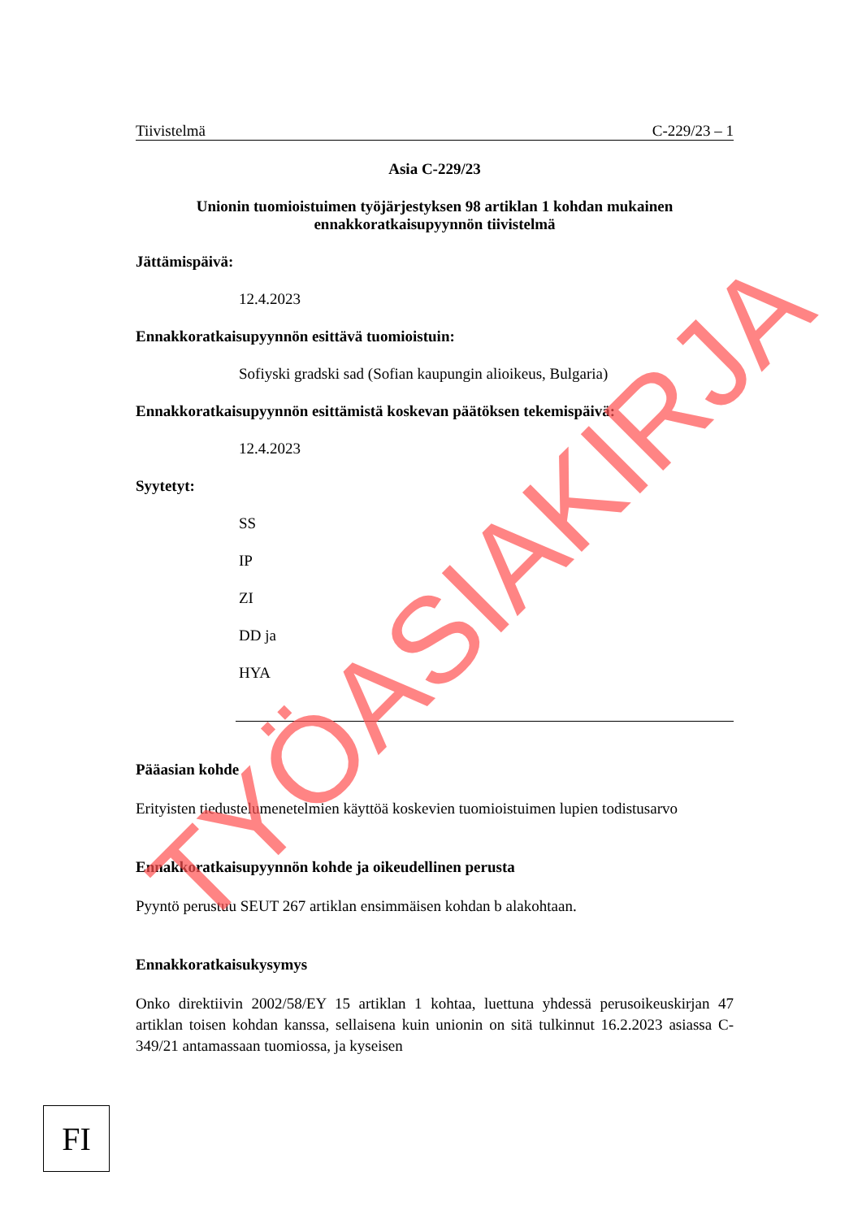Tiivistelmä C-229/23 – 1
Asia C-229/23
Unionin tuomioistuimen työjärjestyksen 98 artiklan 1 kohdan mukainen ennakkoratkaisupyynnön tiivistelmä
Jättämispäivä:
12.4.2023
Ennakkoratkaisupyynnön esittävä tuomioistuin:
Sofiyski gradski sad (Sofian kaupungin alioikeus, Bulgaria)
Ennakkoratkaisupyynnön esittämistä koskevan päätöksen tekemispäivä:
12.4.2023
Syytetyt:
SS
IP
ZI
DD ja
HYA
Pääasian kohde
Erityisten tiedustelumenetelmien käyttöä koskevien tuomioistuimen lupien todistusarvo
Ennakkoratkaisupyynnön kohde ja oikeudellinen perusta
Pyyntö perustuu SEUT 267 artiklan ensimmäisen kohdan b alakohtaan.
Ennakkoratkaisukysymys
Onko direktiivin 2002/58/EY 15 artiklan 1 kohtaa, luettuna yhdessä perusoikeuskirjan 47 artiklan toisen kohdan kanssa, sellaisena kuin unionin on sitä tulkinnut 16.2.2023 asiassa C-349/21 antamassaan tuomiossa, ja kyseisen
FI
TYÖASIAKIRJA